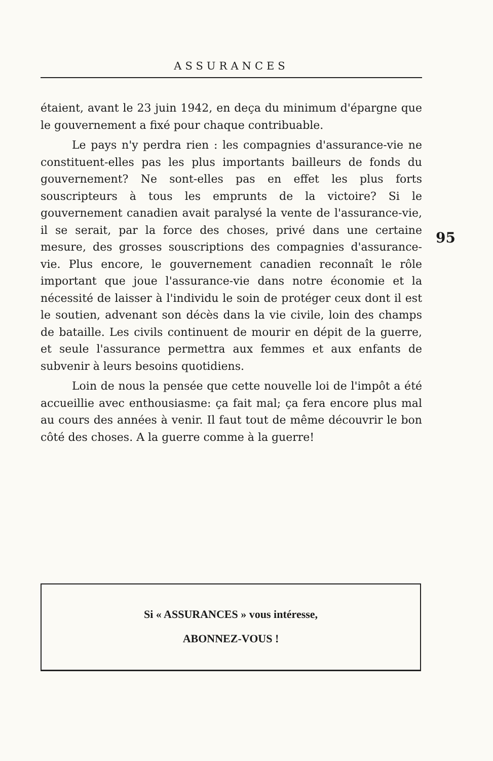ASSURANCES
étaient, avant le 23 juin 1942, en deça du minimum d'épargne que le gouvernement a fixé pour chaque contribuable.
Le pays n'y perdra rien : les compagnies d'assurance-vie ne constituent-elles pas les plus importants bailleurs de fonds du gouvernement? Ne sont-elles pas en effet les plus forts souscripteurs à tous les emprunts de la victoire? Si le gouvernement canadien avait paralysé la vente de l'assurance-vie, il se serait, par la force des choses, privé dans une certaine mesure, des grosses souscriptions des compagnies d'assurance-vie. Plus encore, le gouvernement canadien reconnaît le rôle important que joue l'assurance-vie dans notre économie et la nécessité de laisser à l'individu le soin de protéger ceux dont il est le soutien, advenant son décès dans la vie civile, loin des champs de bataille. Les civils continuent de mourir en dépit de la guerre, et seule l'assurance permettra aux femmes et aux enfants de subvenir à leurs besoins quotidiens.
Loin de nous la pensée que cette nouvelle loi de l'impôt a été accueillie avec enthousiasme: ça fait mal; ça fera encore plus mal au cours des années à venir. Il faut tout de même découvrir le bon côté des choses. A la guerre comme à la guerre!
95
Si « ASSURANCES » vous intéresse,
ABONNEZ-VOUS !